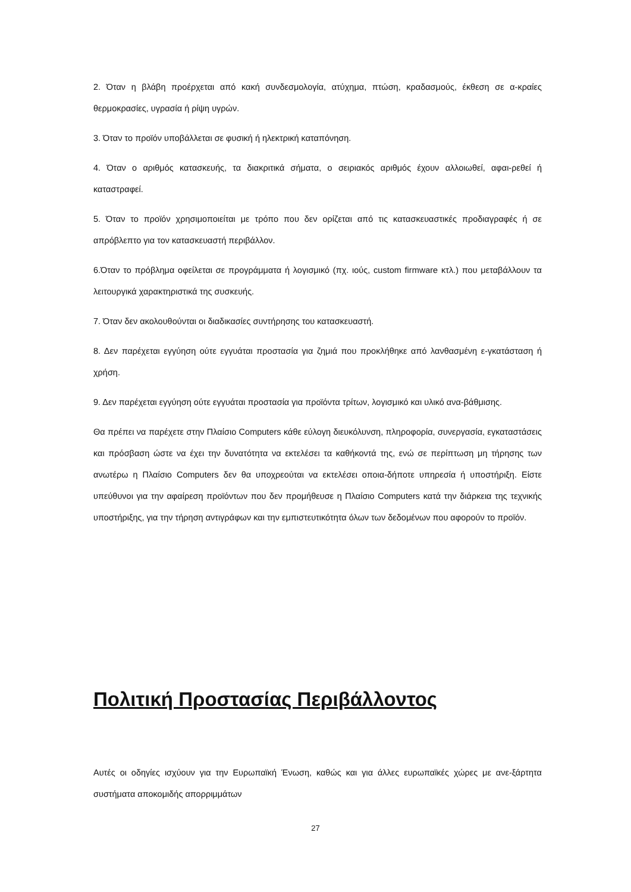2. Όταν η βλάβη προέρχεται από κακή συνδεσμολογία, ατύχημα, πτώση, κραδασμούς, έκθεση σε α-κραίες θερμοκρασίες, υγρασία ή ρίψη υγρών.
3. Όταν το προϊόν υποβάλλεται σε φυσική ή ηλεκτρική καταπόνηση.
4. Όταν ο αριθμός κατασκευής, τα διακριτικά σήματα, ο σειριακός αριθμός έχουν αλλοιωθεί, αφαι-ρεθεί ή καταστραφεί.
5. Όταν το προϊόν χρησιμοποιείται με τρόπο που δεν ορίζεται από τις κατασκευαστικές προδιαγραφές ή σε απρόβλεπτο για τον κατασκευαστή περιβάλλον.
6.Όταν το πρόβλημα οφείλεται σε προγράμματα ή λογισμικό (πχ. ιούς, custom firmware κτλ.) που μεταβάλλουν τα λειτουργικά χαρακτηριστικά της συσκευής.
7. Όταν δεν ακολουθούνται οι διαδικασίες συντήρησης του κατασκευαστή.
8. Δεν παρέχεται εγγύηση ούτε εγγυάται προστασία για ζημιά που προκλήθηκε από λανθασμένη ε-γκατάσταση ή χρήση.
9. Δεν παρέχεται εγγύηση ούτε εγγυάται προστασία για προϊόντα τρίτων, λογισμικό και υλικό ανα-βάθμισης.
Θα πρέπει να παρέχετε στην Πλαίσιο Computers κάθε εύλογη διευκόλυνση, πληροφορία, συνεργασία, εγκαταστάσεις και πρόσβαση ώστε να έχει την δυνατότητα να εκτελέσει τα καθήκοντά της, ενώ σε περίπτωση μη τήρησης των ανωτέρω η Πλαίσιο Computers δεν θα υποχρεούται να εκτελέσει οποια-δήποτε υπηρεσία ή υποστήριξη. Είστε υπεύθυνοι για την αφαίρεση προϊόντων που δεν προμήθευσε η Πλαίσιο Computers κατά την διάρκεια της τεχνικής υποστήριξης, για την τήρηση αντιγράφων και την εμπιστευτικότητα όλων των δεδομένων που αφορούν το προϊόν.
Πολιτική Προστασίας Περιβάλλοντος
Αυτές οι οδηγίες ισχύουν για την Ευρωπαϊκή Ένωση, καθώς και για άλλες ευρωπαϊκές χώρες με ανε-ξάρτητα συστήματα αποκομιδής απορριμμάτων
27